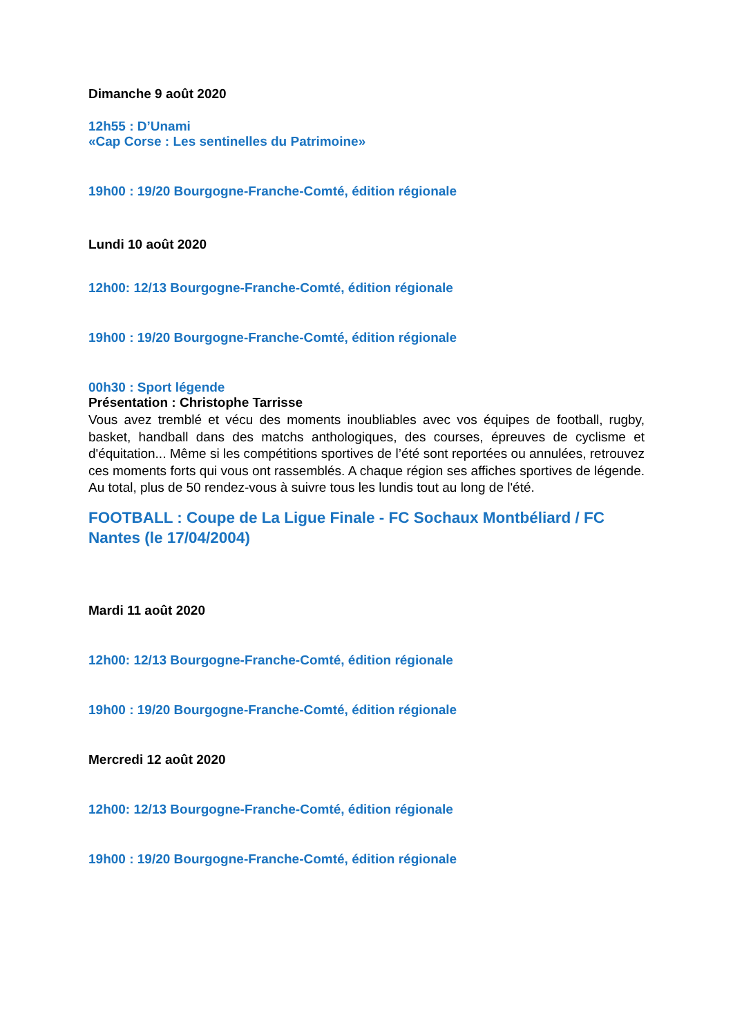Dimanche 9 août 2020
12h55 : D’Unami
«Cap Corse : Les sentinelles du Patrimoine»
19h00 : 19/20 Bourgogne-Franche-Comté, édition régionale
Lundi 10 août 2020
12h00: 12/13 Bourgogne-Franche-Comté, édition régionale
19h00 : 19/20 Bourgogne-Franche-Comté, édition régionale
00h30 : Sport légende
Présentation : Christophe Tarrisse
Vous avez tremblé et vécu des moments inoubliables avec vos équipes de football, rugby, basket, handball dans des matchs anthologiques, des courses, épreuves de cyclisme et d'équitation... Même si les compétitions sportives de l’été sont reportées ou annulées, retrouvez ces moments forts qui vous ont rassemblés. A chaque région ses affiches sportives de légende. Au total, plus de 50 rendez-vous à suivre tous les lundis tout au long de l'été.
FOOTBALL : Coupe de La Ligue Finale - FC Sochaux Montbéliard / FC Nantes (le 17/04/2004)
Mardi 11 août 2020
12h00: 12/13 Bourgogne-Franche-Comté, édition régionale
19h00 : 19/20 Bourgogne-Franche-Comté, édition régionale
Mercredi 12 août 2020
12h00: 12/13 Bourgogne-Franche-Comté, édition régionale
19h00 : 19/20 Bourgogne-Franche-Comté, édition régionale